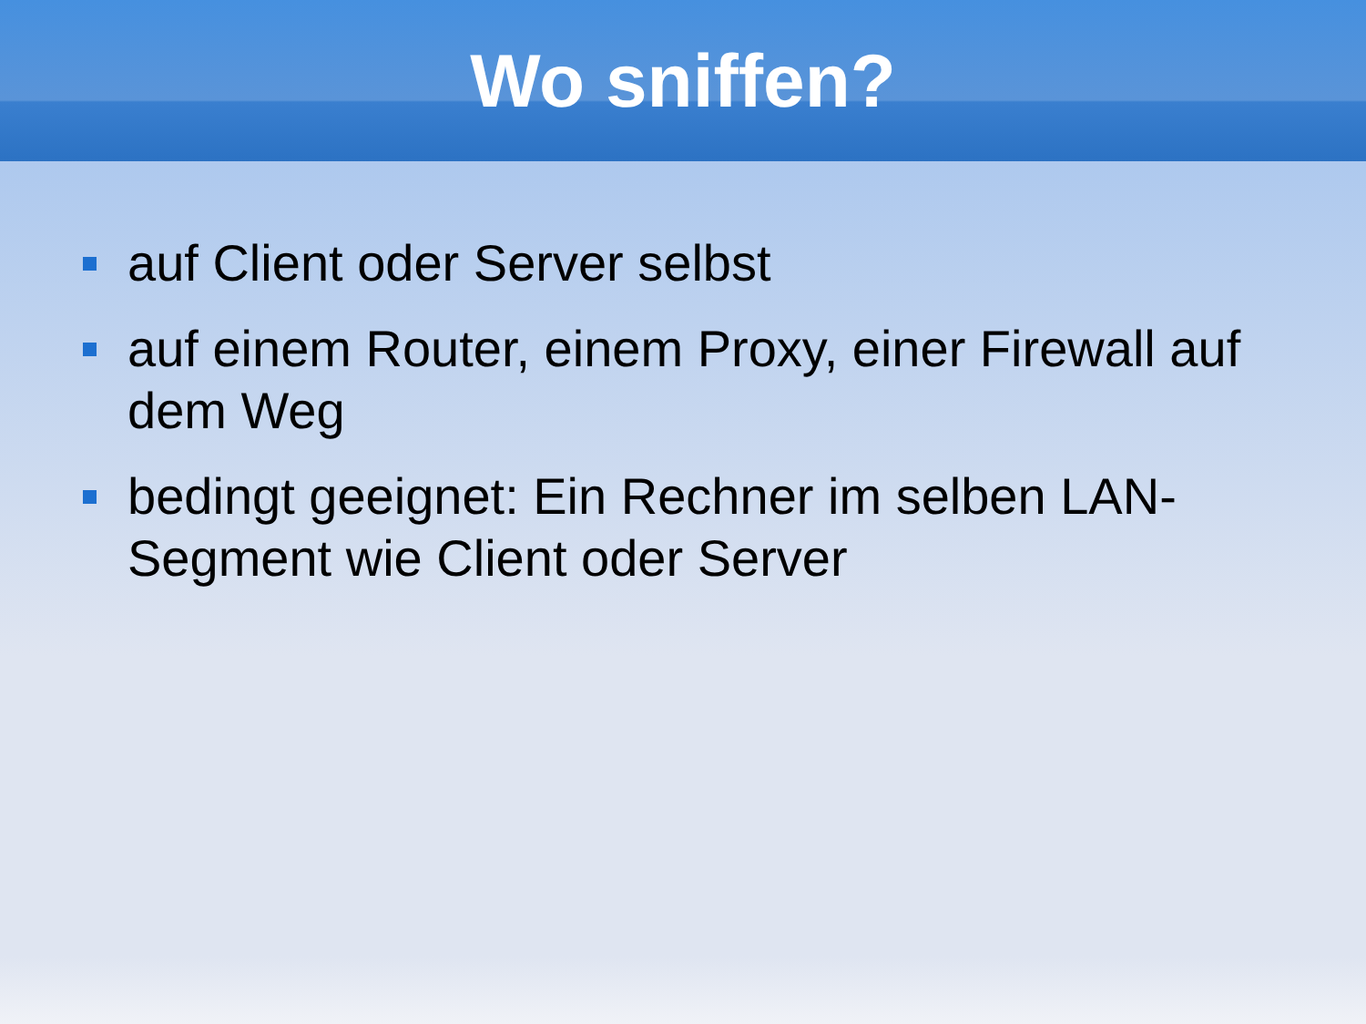Wo sniffen?
auf Client oder Server selbst
auf einem Router, einem Proxy, einer Firewall auf dem Weg
bedingt geeignet: Ein Rechner im selben LAN-Segment wie Client oder Server